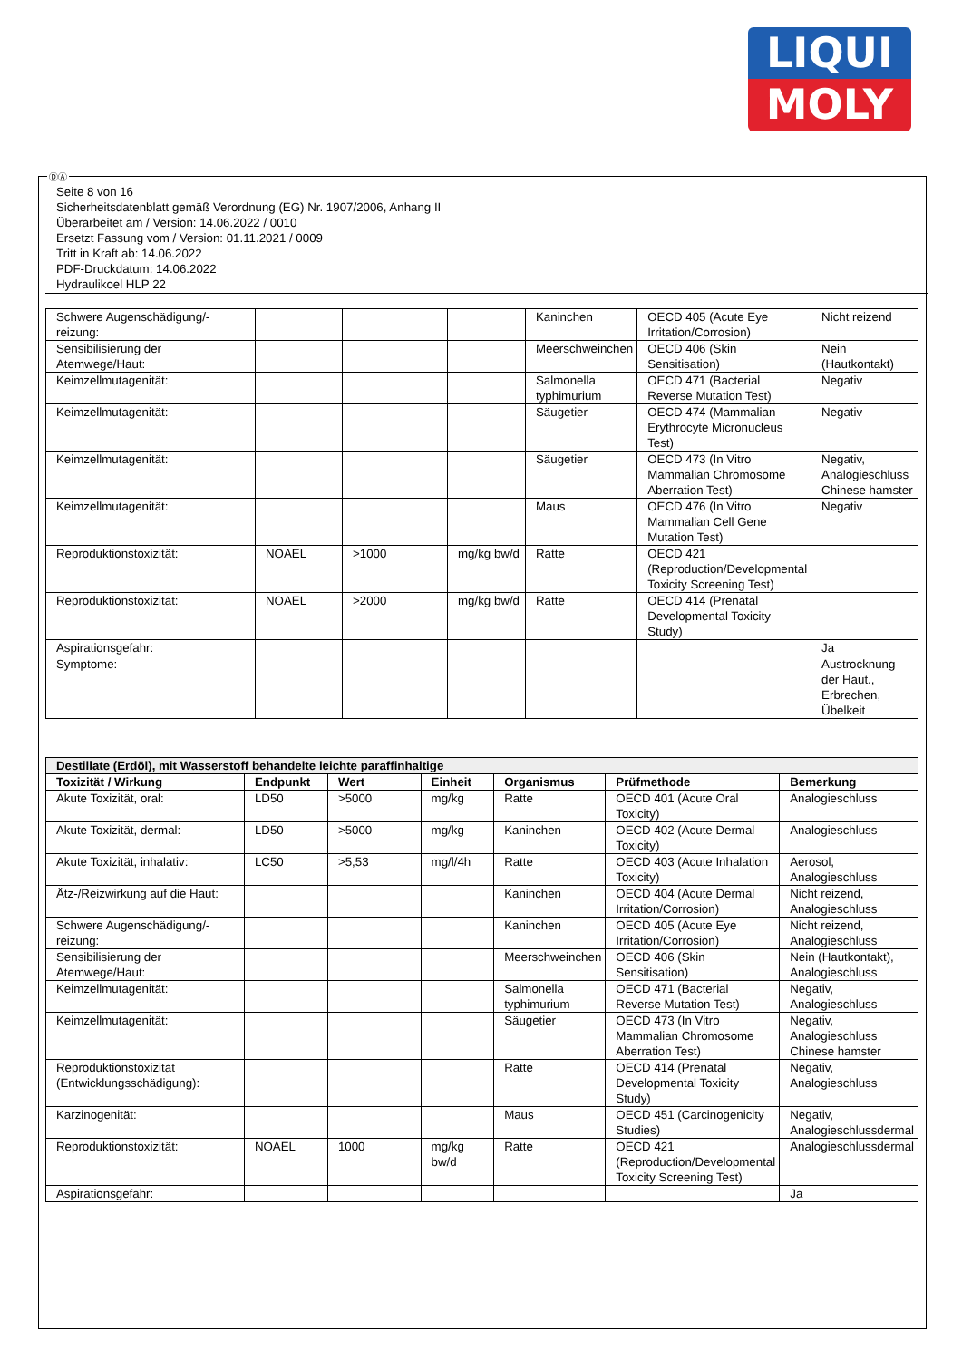LIQUI
MOLY
ⒹⒶ
Seite 8 von 16
Sicherheitsdatenblatt gemäß Verordnung (EG) Nr. 1907/2006, Anhang II
Überarbeitet am / Version: 14.06.2022 / 0010
Ersetzt Fassung vom / Version: 01.11.2021 / 0009
Tritt in Kraft ab: 14.06.2022
PDF-Druckdatum: 14.06.2022
Hydraulikoel HLP 22
| Schwere Augenschädigung/-reizung: | | | | Kaninchen | OECD 405 (Acute Eye Irritation/Corrosion) | Nicht reizend |
| Sensibilisierung der Atemwege/Haut: | | | | Meerschweinchen | OECD 406 (Skin Sensitisation) | Nein (Hautkontakt) |
| Keimzellmutagenität: | | | | Salmonella typhimurium | OECD 471 (Bacterial Reverse Mutation Test) | Negativ |
| Keimzellmutagenität: | | | | Säugetier | OECD 474 (Mammalian Erythrocyte Micronucleus Test) | Negativ |
| Keimzellmutagenität: | | | | Säugetier | OECD 473 (In Vitro Mammalian Chromosome Aberration Test) | Negativ, Analogieschluss Chinese hamster |
| Keimzellmutagenität: | | | | Maus | OECD 476 (In Vitro Mammalian Cell Gene Mutation Test) | Negativ |
| Reproduktionstoxizität: | NOAEL | >1000 | mg/kg bw/d | Ratte | OECD 421 (Reproduction/Developmental Toxicity Screening Test) | |
| Reproduktionstoxizität: | NOAEL | >2000 | mg/kg bw/d | Ratte | OECD 414 (Prenatal Developmental Toxicity Study) | |
| Aspirationsgefahr: | | | | | | Ja |
| Symptome: | | | | | | Austrocknung der Haut., Erbrechen, Übelkeit |
| Destillate (Erdöl), mit Wasserstoff behandelte leichte paraffinhaltige | | | | | | |
| Toxizität / Wirkung | Endpunkt | Wert | Einheit | Organismus | Prüfmethode | Bemerkung |
| Akute Toxizität, oral: | LD50 | >5000 | mg/kg | Ratte | OECD 401 (Acute Oral Toxicity) | Analogieschluss |
| Akute Toxizität, dermal: | LD50 | >5000 | mg/kg | Kaninchen | OECD 402 (Acute Dermal Toxicity) | Analogieschluss |
| Akute Toxizität, inhalativ: | LC50 | >5,53 | mg/l/4h | Ratte | OECD 403 (Acute Inhalation Toxicity) | Aerosol, Analogieschluss |
| Ätz-/Reizwirkung auf die Haut: | | | | Kaninchen | OECD 404 (Acute Dermal Irritation/Corrosion) | Nicht reizend, Analogieschluss |
| Schwere Augenschädigung/-reizung: | | | | Kaninchen | OECD 405 (Acute Eye Irritation/Corrosion) | Nicht reizend, Analogieschluss |
| Sensibilisierung der Atemwege/Haut: | | | | Meerschweinchen | OECD 406 (Skin Sensitisation) | Nein (Hautkontakt), Analogieschluss |
| Keimzellmutagenität: | | | | Salmonella typhimurium | OECD 471 (Bacterial Reverse Mutation Test) | Negativ, Analogieschluss |
| Keimzellmutagenität: | | | | Säugetier | OECD 473 (In Vitro Mammalian Chromosome Aberration Test) | Negativ, Analogieschluss Chinese hamster |
| Reproduktionstoxizität (Entwicklungsschädigung): | | | | Ratte | OECD 414 (Prenatal Developmental Toxicity Study) | Negativ, Analogieschluss |
| Karzinogenität: | | | | Maus | OECD 451 (Carcinogenicity Studies) | Negativ, Analogieschlussdermal |
| Reproduktionstoxizität: | NOAEL | 1000 | mg/kg bw/d | Ratte | OECD 421 (Reproduction/Developmental Toxicity Screening Test) | Analogieschlussdermal |
| Aspirationsgefahr: | | | | | | Ja |